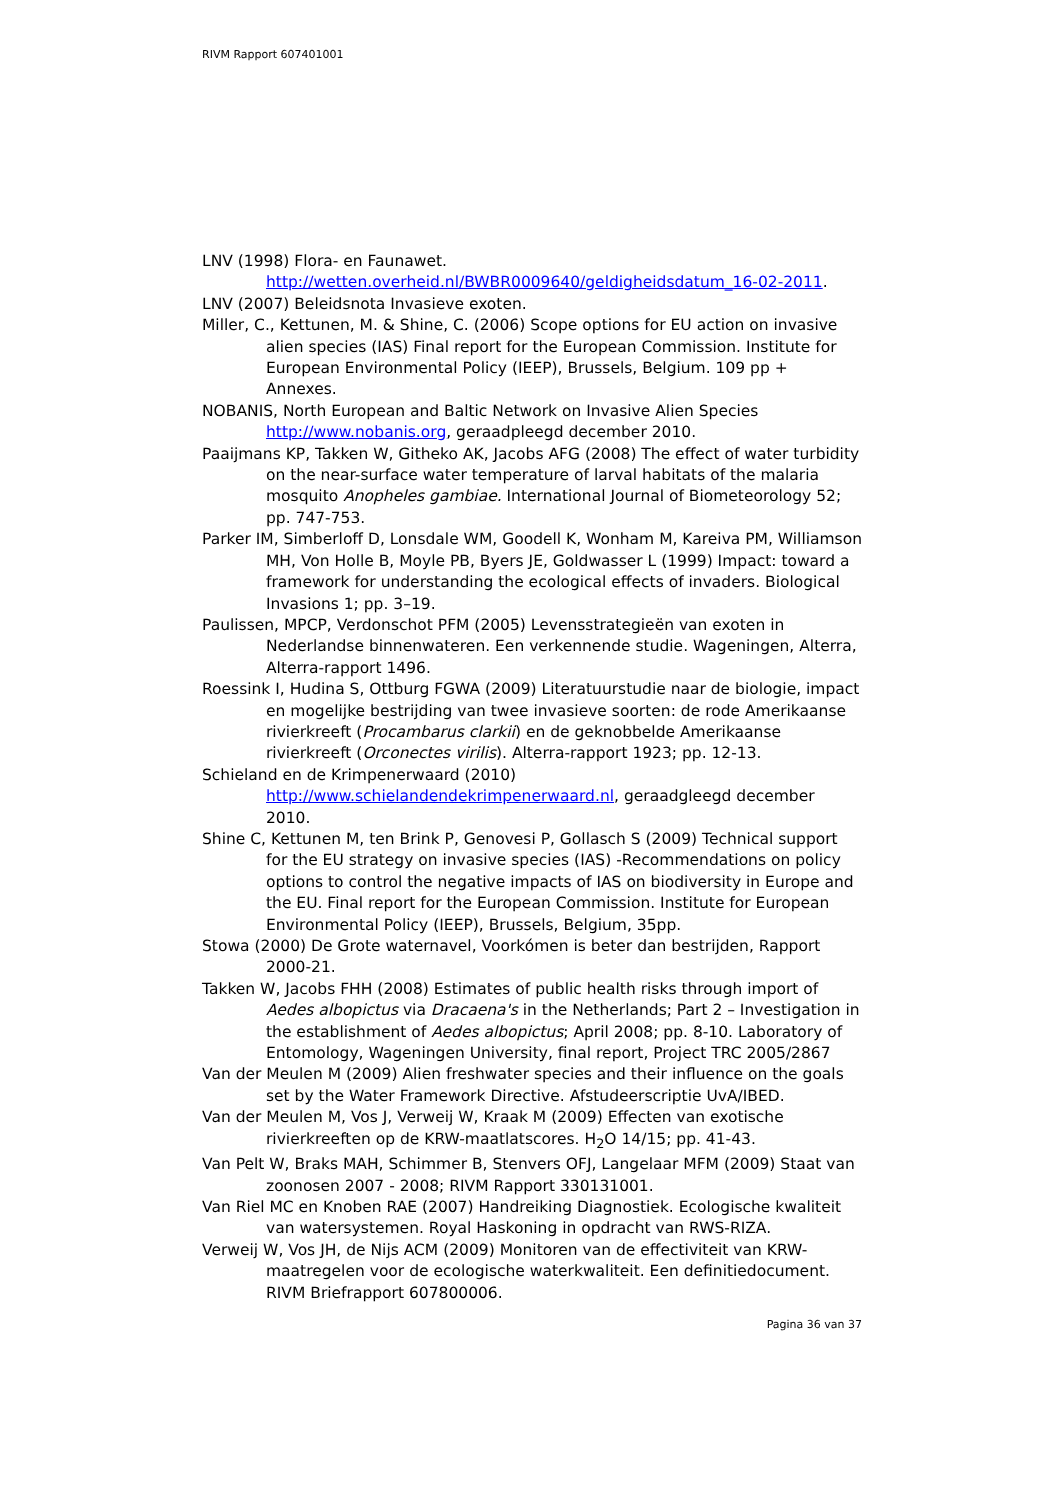RIVM Rapport 607401001
LNV (1998) Flora- en Faunawet.
http://wetten.overheid.nl/BWBR0009640/geldigheidsdatum_16-02-2011.
LNV (2007) Beleidsnota Invasieve exoten.
Miller, C., Kettunen, M. & Shine, C. (2006) Scope options for EU action on invasive alien species (IAS) Final report for the European Commission. Institute for European Environmental Policy (IEEP), Brussels, Belgium. 109 pp + Annexes.
NOBANIS, North European and Baltic Network on Invasive Alien Species http://www.nobanis.org, geraadpleegd december 2010.
Paaijmans KP, Takken W, Githeko AK, Jacobs AFG (2008) The effect of water turbidity on the near-surface water temperature of larval habitats of the malaria mosquito Anopheles gambiae. International Journal of Biometeorology 52; pp. 747-753.
Parker IM, Simberloff D, Lonsdale WM, Goodell K, Wonham M, Kareiva PM, Williamson MH, Von Holle B, Moyle PB, Byers JE, Goldwasser L (1999) Impact: toward a framework for understanding the ecological effects of invaders. Biological Invasions 1; pp. 3–19.
Paulissen, MPCP, Verdonschot PFM (2005) Levensstrategieën van exoten in Nederlandse binnenwateren. Een verkennende studie. Wageningen, Alterra, Alterra-rapport 1496.
Roessink I, Hudina S, Ottburg FGWA (2009) Literatuurstudie naar de biologie, impact en mogelijke bestrijding van twee invasieve soorten: de rode Amerikaanse rivierkreeft (Procambarus clarkii) en de geknobbelde Amerikaanse rivierkreeft (Orconectes virilis). Alterra-rapport 1923; pp. 12-13.
Schieland en de Krimpenerwaard (2010)
http://www.schielandendekrimpenerwaard.nl, geraadgleegd december 2010.
Shine C, Kettunen M, ten Brink P, Genovesi P, Gollasch S (2009) Technical support for the EU strategy on invasive species (IAS) -Recommendations on policy options to control the negative impacts of IAS on biodiversity in Europe and the EU. Final report for the European Commission. Institute for European Environmental Policy (IEEP), Brussels, Belgium, 35pp.
Stowa (2000) De Grote waternavel, Voorkómen is beter dan bestrijden, Rapport 2000-21.
Takken W, Jacobs FHH (2008) Estimates of public health risks through import of Aedes albopictus via Dracaena's in the Netherlands; Part 2 – Investigation in the establishment of Aedes albopictus; April 2008; pp. 8-10. Laboratory of Entomology, Wageningen University, final report, Project TRC 2005/2867
Van der Meulen M (2009) Alien freshwater species and their influence on the goals set by the Water Framework Directive. Afstudeerscriptie UvA/IBED.
Van der Meulen M, Vos J, Verweij W, Kraak M (2009) Effecten van exotische rivierkreeften op de KRW-maatlatscores. H<sub>2</sub>O 14/15; pp. 41-43.
Van Pelt W, Braks MAH, Schimmer B, Stenvers OFJ, Langelaar MFM (2009) Staat van zoonosen 2007 - 2008; RIVM Rapport 330131001.
Van Riel MC en Knoben RAE (2007) Handreiking Diagnostiek. Ecologische kwaliteit van watersystemen. Royal Haskoning in opdracht van RWS-RIZA.
Verweij W, Vos JH, de Nijs ACM (2009) Monitoren van de effectiviteit van KRW-maatregelen voor de ecologische waterkwaliteit. Een definitiedocument. RIVM Briefrapport 607800006.
Pagina 36 van 37